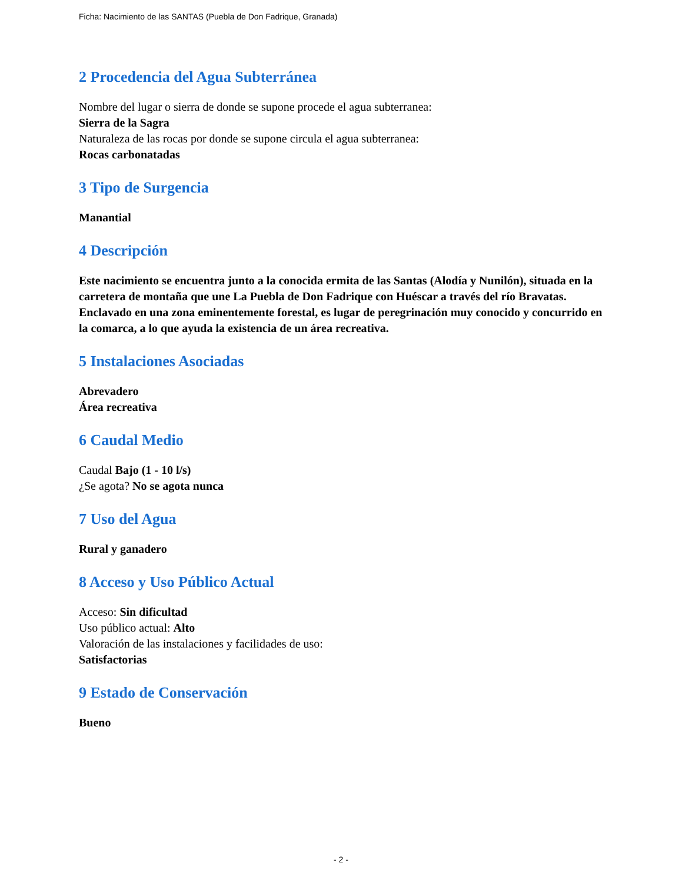Ficha: Nacimiento de las SANTAS (Puebla de Don Fadrique, Granada)
2 Procedencia del Agua Subterránea
Nombre del lugar o sierra de donde se supone procede el agua subterranea:
Sierra de la Sagra
Naturaleza de las rocas por donde se supone circula el agua subterranea:
Rocas carbonatadas
3 Tipo de Surgencia
Manantial
4 Descripción
Este nacimiento se encuentra junto a la conocida ermita de las Santas (Alodía y Nunilón), situada en la carretera de montaña que une La Puebla de Don Fadrique con Huéscar a través del río Bravatas. Enclavado en una zona eminentemente forestal, es lugar de peregrinación muy conocido y concurrido en la comarca, a lo que ayuda la existencia de un área recreativa.
5 Instalaciones Asociadas
Abrevadero
Área recreativa
6 Caudal Medio
Caudal Bajo (1 - 10 l/s)
¿Se agota? No se agota nunca
7 Uso del Agua
Rural y ganadero
8 Acceso y Uso Público Actual
Acceso: Sin dificultad
Uso público actual: Alto
Valoración de las instalaciones y facilidades de uso:
Satisfactorias
9 Estado de Conservación
Bueno
- 2 -